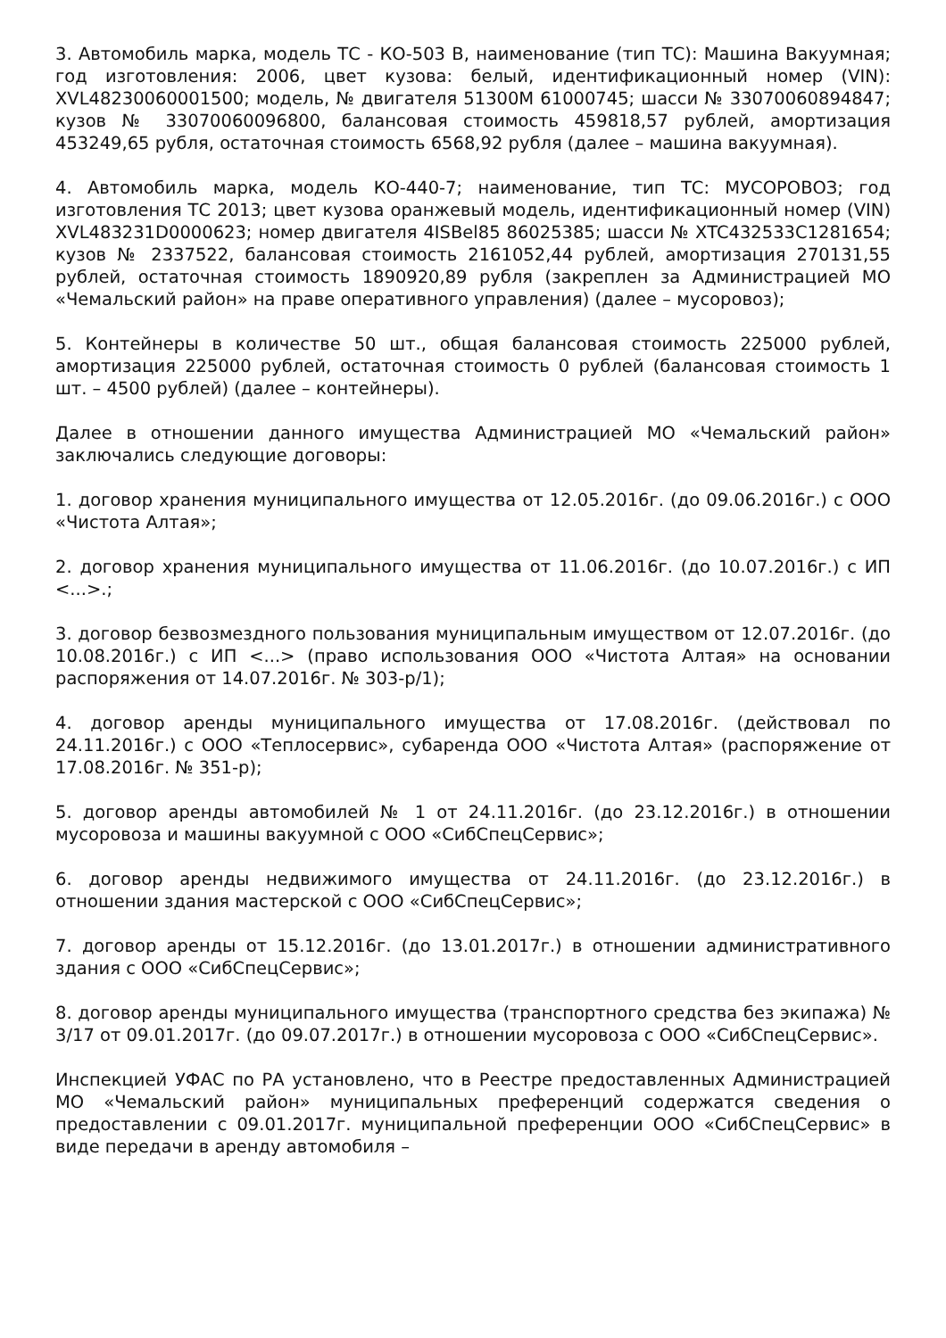3. Автомобиль марка, модель ТС - КО-503 В, наименование (тип ТС): Машина Вакуумная; год изготовления: 2006, цвет кузова: белый, идентификационный номер (VIN): XVL48230060001500; модель, № двигателя 51300М 61000745; шасси № 33070060894847; кузов № 33070060096800, балансовая стоимость 459818,57 рублей, амортизация 453249,65 рубля, остаточная стоимость 6568,92 рубля (далее – машина вакуумная).
4. Автомобиль марка, модель КО-440-7; наименование, тип ТС: МУСОРОВОЗ; год изготовления ТС 2013; цвет кузова оранжевый модель, идентификационный номер (VIN) XVL483231D0000623; номер двигателя 4ISBel85 86025385; шасси № XTC432533C1281654; кузов № 2337522, балансовая стоимость 2161052,44 рублей, амортизация 270131,55 рублей, остаточная стоимость 1890920,89 рубля (закреплен за Администрацией МО «Чемальский район» на праве оперативного управления) (далее – мусоровоз);
5. Контейнеры в количестве 50 шт., общая балансовая стоимость 225000 рублей, амортизация 225000 рублей, остаточная стоимость 0 рублей (балансовая стоимость 1 шт. – 4500 рублей) (далее – контейнеры).
Далее в отношении данного имущества Администрацией МО «Чемальский район» заключались следующие договоры:
1. договор хранения муниципального имущества от 12.05.2016г. (до 09.06.2016г.) с ООО «Чистота Алтая»;
2. договор хранения муниципального имущества от 11.06.2016г. (до 10.07.2016г.) с ИП <...>.;
3. договор безвозмездного пользования муниципальным имуществом от 12.07.2016г. (до 10.08.2016г.) с ИП <...> (право использования ООО «Чистота Алтая» на основании распоряжения от 14.07.2016г. № 303-р/1);
4. договор аренды муниципального имущества от 17.08.2016г. (действовал по 24.11.2016г.) с ООО «Теплосервис», субаренда ООО «Чистота Алтая» (распоряжение от 17.08.2016г. № 351-р);
5. договор аренды автомобилей № 1 от 24.11.2016г. (до 23.12.2016г.) в отношении мусоровоза и машины вакуумной с ООО «СибСпецСервис»;
6. договор аренды недвижимого имущества от 24.11.2016г. (до 23.12.2016г.) в отношении здания мастерской с ООО «СибСпецСервис»;
7. договор аренды от 15.12.2016г. (до 13.01.2017г.) в отношении административного здания с ООО «СибСпецСервис»;
8. договор аренды муниципального имущества (транспортного средства без экипажа) № 3/17 от 09.01.2017г. (до 09.07.2017г.) в отношении мусоровоза с ООО «СибСпецСервис».
Инспекцией УФАС по РА установлено, что в Реестре предоставленных Администрацией МО «Чемальский район» муниципальных преференций содержатся сведения о предоставлении с 09.01.2017г. муниципальной преференции ООО «СибСпецСервис» в виде передачи в аренду автомобиля –